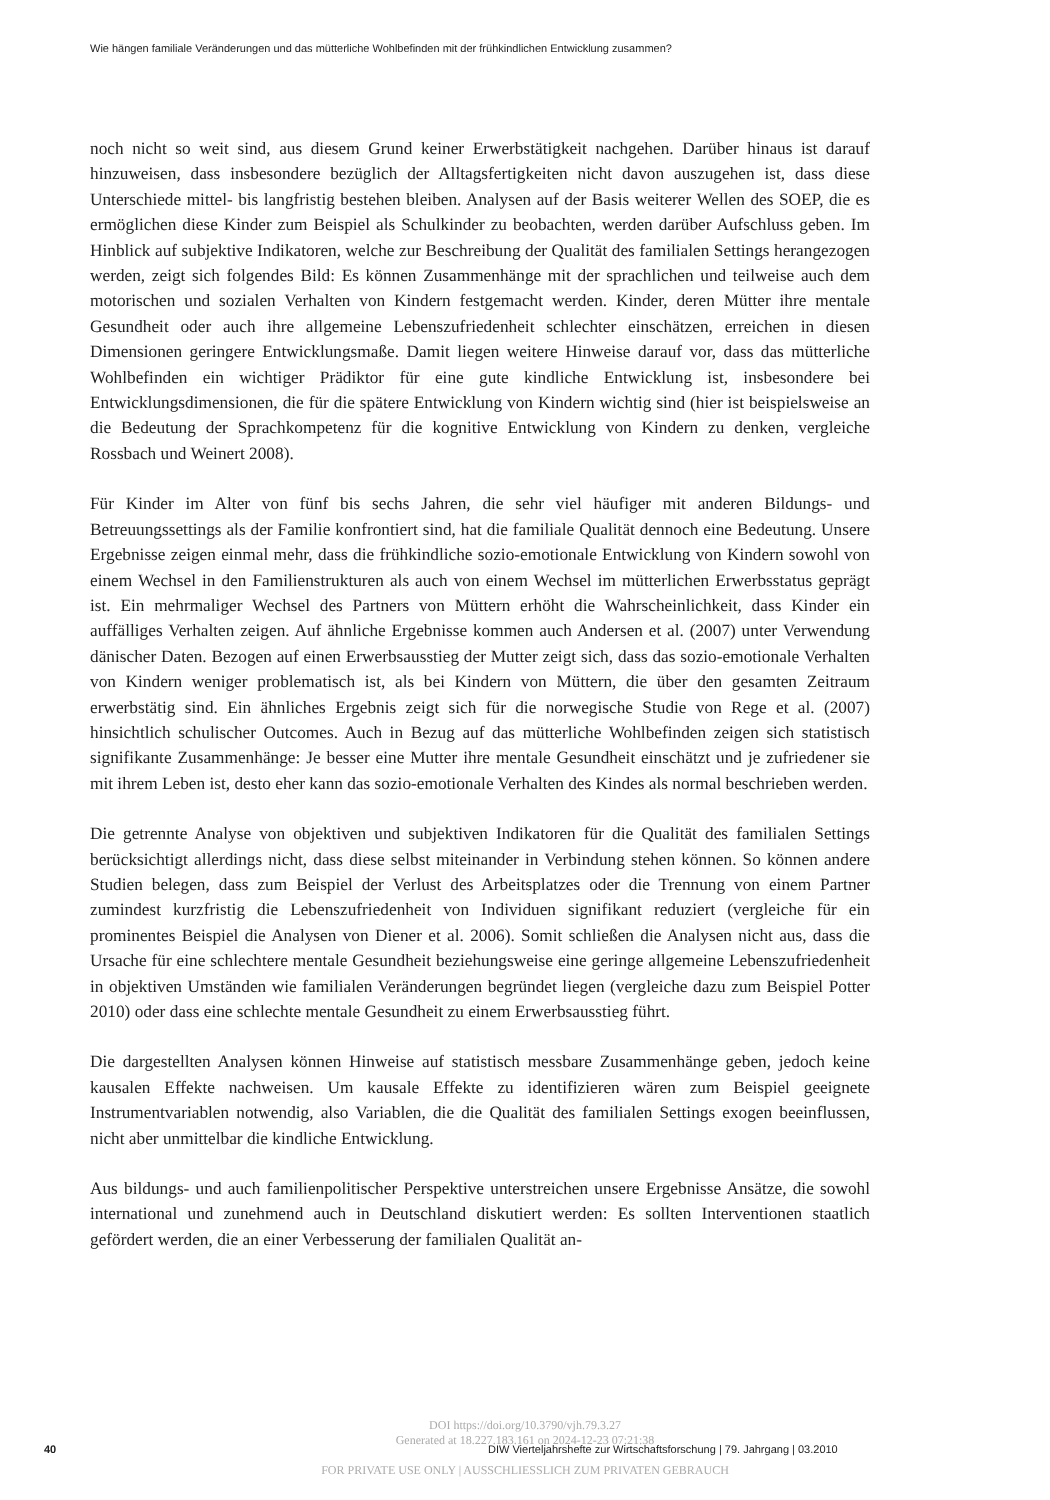Wie hängen familiale Veränderungen und das mütterliche Wohlbefinden mit der frühkindlichen Entwicklung zusammen?
noch nicht so weit sind, aus diesem Grund keiner Erwerbstätigkeit nachgehen. Darüber hinaus ist darauf hinzuweisen, dass insbesondere bezüglich der Alltagsfertigkeiten nicht davon auszugehen ist, dass diese Unterschiede mittel- bis langfristig bestehen bleiben. Analysen auf der Basis weiterer Wellen des SOEP, die es ermöglichen diese Kinder zum Beispiel als Schulkinder zu beobachten, werden darüber Aufschluss geben. Im Hinblick auf subjektive Indikatoren, welche zur Beschreibung der Qualität des familialen Settings herangezogen werden, zeigt sich folgendes Bild: Es können Zusammenhänge mit der sprachlichen und teilweise auch dem motorischen und sozialen Verhalten von Kindern festgemacht werden. Kinder, deren Mütter ihre mentale Gesundheit oder auch ihre allgemeine Lebenszufriedenheit schlechter einschätzen, erreichen in diesen Dimensionen geringere Entwicklungsmaße. Damit liegen weitere Hinweise darauf vor, dass das mütterliche Wohlbefinden ein wichtiger Prädiktor für eine gute kindliche Entwicklung ist, insbesondere bei Entwicklungsdimensionen, die für die spätere Entwicklung von Kindern wichtig sind (hier ist beispielsweise an die Bedeutung der Sprachkompetenz für die kognitive Entwicklung von Kindern zu denken, vergleiche Rossbach und Weinert 2008).
Für Kinder im Alter von fünf bis sechs Jahren, die sehr viel häufiger mit anderen Bildungs- und Betreuungssettings als der Familie konfrontiert sind, hat die familiale Qualität dennoch eine Bedeutung. Unsere Ergebnisse zeigen einmal mehr, dass die frühkindliche sozio-emotionale Entwicklung von Kindern sowohl von einem Wechsel in den Familienstrukturen als auch von einem Wechsel im mütterlichen Erwerbsstatus geprägt ist. Ein mehrmaliger Wechsel des Partners von Müttern erhöht die Wahrscheinlichkeit, dass Kinder ein auffälliges Verhalten zeigen. Auf ähnliche Ergebnisse kommen auch Andersen et al. (2007) unter Verwendung dänischer Daten. Bezogen auf einen Erwerbsausstieg der Mutter zeigt sich, dass das sozio-emotionale Verhalten von Kindern weniger problematisch ist, als bei Kindern von Müttern, die über den gesamten Zeitraum erwerbstätig sind. Ein ähnliches Ergebnis zeigt sich für die norwegische Studie von Rege et al. (2007) hinsichtlich schulischer Outcomes. Auch in Bezug auf das mütterliche Wohlbefinden zeigen sich statistisch signifikante Zusammenhänge: Je besser eine Mutter ihre mentale Gesundheit einschätzt und je zufriedener sie mit ihrem Leben ist, desto eher kann das sozio-emotionale Verhalten des Kindes als normal beschrieben werden.
Die getrennte Analyse von objektiven und subjektiven Indikatoren für die Qualität des familialen Settings berücksichtigt allerdings nicht, dass diese selbst miteinander in Verbindung stehen können. So können andere Studien belegen, dass zum Beispiel der Verlust des Arbeitsplatzes oder die Trennung von einem Partner zumindest kurzfristig die Lebenszufriedenheit von Individuen signifikant reduziert (vergleiche für ein prominentes Beispiel die Analysen von Diener et al. 2006). Somit schließen die Analysen nicht aus, dass die Ursache für eine schlechtere mentale Gesundheit beziehungsweise eine geringe allgemeine Lebenszufriedenheit in objektiven Umständen wie familialen Veränderungen begründet liegen (vergleiche dazu zum Beispiel Potter 2010) oder dass eine schlechte mentale Gesundheit zu einem Erwerbsausstieg führt.
Die dargestellten Analysen können Hinweise auf statistisch messbare Zusammenhänge geben, jedoch keine kausalen Effekte nachweisen. Um kausale Effekte zu identifizieren wären zum Beispiel geeignete Instrumentvariablen notwendig, also Variablen, die die Qualität des familialen Settings exogen beeinflussen, nicht aber unmittelbar die kindliche Entwicklung.
Aus bildungs- und auch familienpolitischer Perspektive unterstreichen unsere Ergebnisse Ansätze, die sowohl international und zunehmend auch in Deutschland diskutiert werden: Es sollten Interventionen staatlich gefördert werden, die an einer Verbesserung der familialen Qualität an-
DOI https://doi.org/10.3790/vjh.79.3.27
Generated at 18.227.183.161 on 2024-12-23 07:21:38
FOR PRIVATE USE ONLY | AUSSCHLIESSLICH ZUM PRIVATEN GEBRAUCH
40
DIW Vierteljahrshefte zur Wirtschaftsforschung | 79. Jahrgang | 03.2010